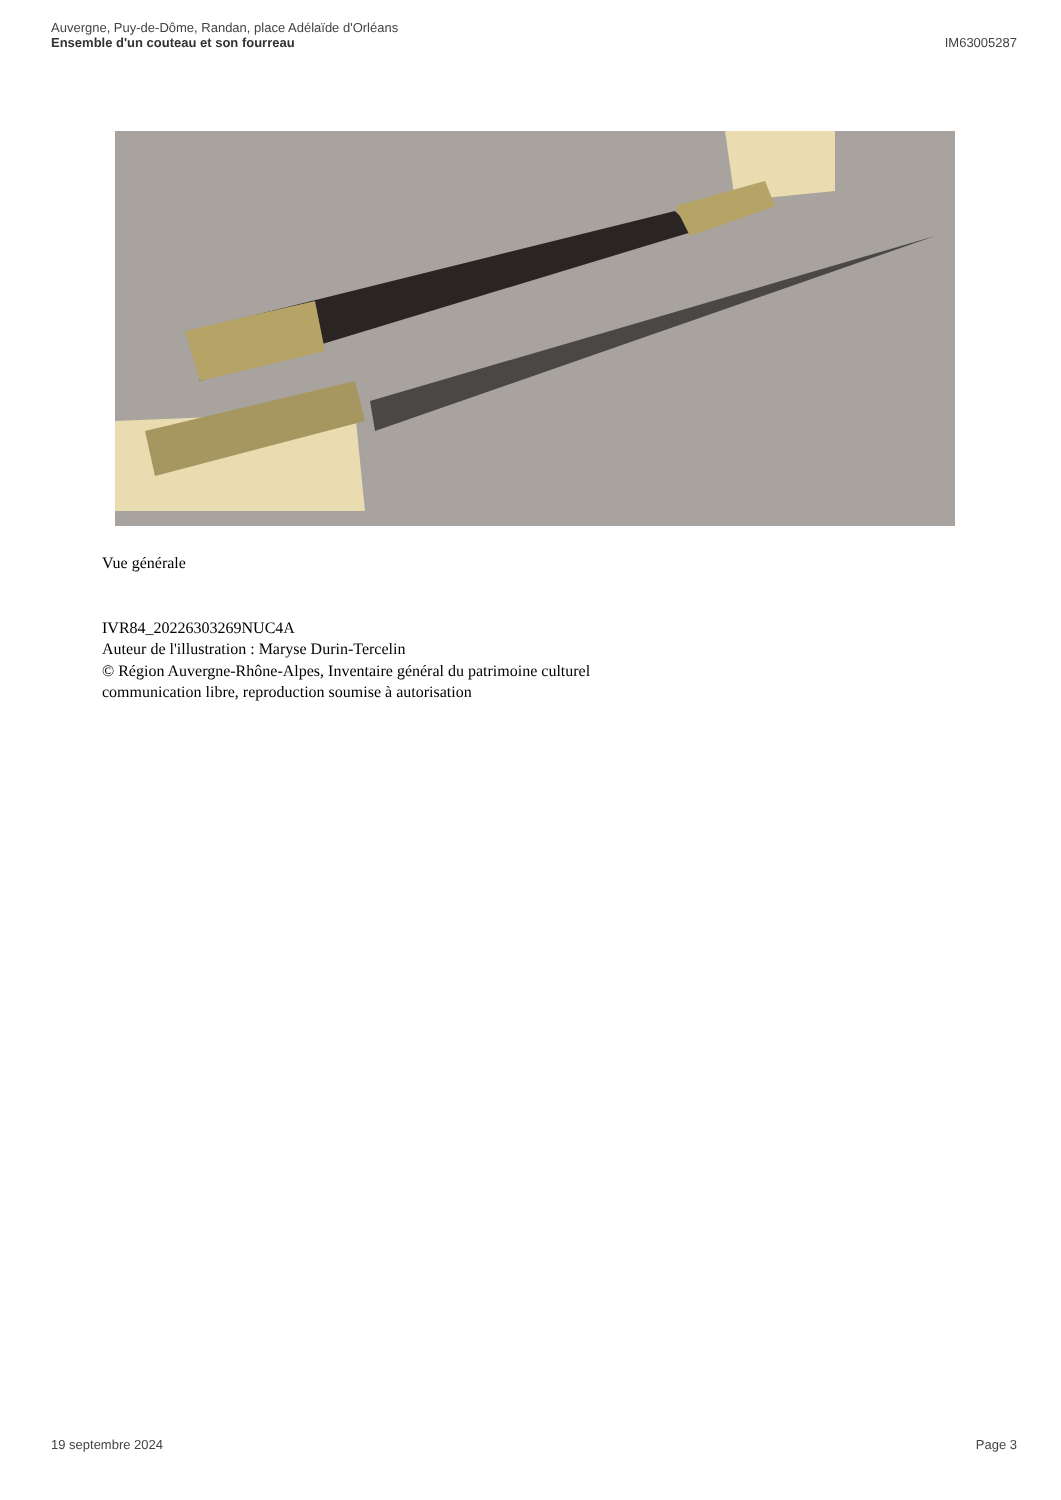Auvergne, Puy-de-Dôme, Randan, place Adélaïde d'Orléans
Ensemble d'un couteau et son fourreau
IM63005287
Vue générale
IVR84_20226303269NUC4A
Auteur de l'illustration : Maryse Durin-Tercelin
© Région Auvergne-Rhône-Alpes, Inventaire général du patrimoine culturel
communication libre, reproduction soumise à autorisation
19 septembre 2024 Page 3